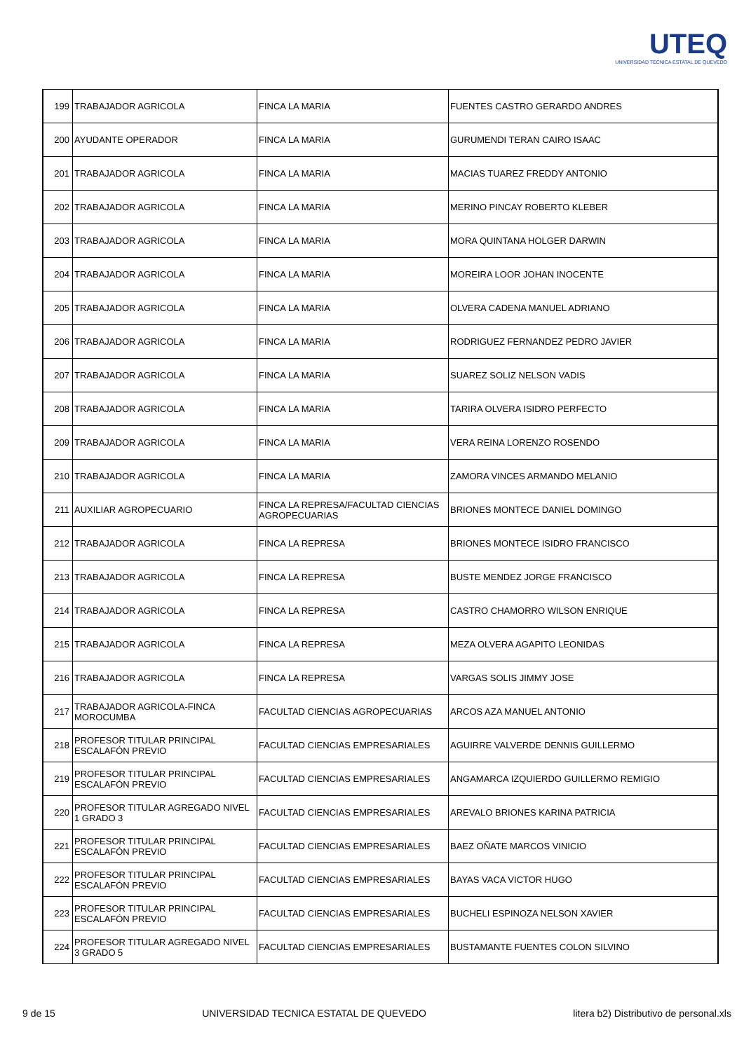UTEQ
UNIVERSIDAD TECNICA ESTATAL DE QUEVEDO
| 199 | TRABAJADOR AGRICOLA | FINCA LA MARIA | FUENTES CASTRO GERARDO ANDRES |
| 200 | AYUDANTE OPERADOR | FINCA LA MARIA | GURUMENDI TERAN CAIRO ISAAC |
| 201 | TRABAJADOR AGRICOLA | FINCA LA MARIA | MACIAS TUAREZ FREDDY ANTONIO |
| 202 | TRABAJADOR AGRICOLA | FINCA LA MARIA | MERINO PINCAY ROBERTO KLEBER |
| 203 | TRABAJADOR AGRICOLA | FINCA LA MARIA | MORA QUINTANA HOLGER DARWIN |
| 204 | TRABAJADOR AGRICOLA | FINCA LA MARIA | MOREIRA LOOR JOHAN INOCENTE |
| 205 | TRABAJADOR AGRICOLA | FINCA LA MARIA | OLVERA CADENA MANUEL ADRIANO |
| 206 | TRABAJADOR AGRICOLA | FINCA LA MARIA | RODRIGUEZ FERNANDEZ PEDRO JAVIER |
| 207 | TRABAJADOR AGRICOLA | FINCA LA MARIA | SUAREZ SOLIZ NELSON VADIS |
| 208 | TRABAJADOR AGRICOLA | FINCA LA MARIA | TARIRA OLVERA ISIDRO PERFECTO |
| 209 | TRABAJADOR AGRICOLA | FINCA LA MARIA | VERA REINA LORENZO ROSENDO |
| 210 | TRABAJADOR AGRICOLA | FINCA LA MARIA | ZAMORA VINCES ARMANDO MELANIO |
| 211 | AUXILIAR AGROPECUARIO | FINCA LA REPRESA/FACULTAD CIENCIAS AGROPECUARIAS | BRIONES MONTECE DANIEL DOMINGO |
| 212 | TRABAJADOR AGRICOLA | FINCA LA REPRESA | BRIONES MONTECE ISIDRO FRANCISCO |
| 213 | TRABAJADOR AGRICOLA | FINCA LA REPRESA | BUSTE MENDEZ JORGE FRANCISCO |
| 214 | TRABAJADOR AGRICOLA | FINCA LA REPRESA | CASTRO CHAMORRO WILSON ENRIQUE |
| 215 | TRABAJADOR AGRICOLA | FINCA LA REPRESA | MEZA OLVERA AGAPITO LEONIDAS |
| 216 | TRABAJADOR AGRICOLA | FINCA LA REPRESA | VARGAS SOLIS JIMMY JOSE |
| 217 | TRABAJADOR AGRICOLA-FINCA MOROCUMBA | FACULTAD CIENCIAS AGROPECUARIAS | ARCOS AZA MANUEL ANTONIO |
| 218 | PROFESOR TITULAR PRINCIPAL ESCALAFÓN PREVIO | FACULTAD CIENCIAS EMPRESARIALES | AGUIRRE VALVERDE DENNIS GUILLERMO |
| 219 | PROFESOR TITULAR PRINCIPAL ESCALAFÓN PREVIO | FACULTAD CIENCIAS EMPRESARIALES | ANGAMARCA IZQUIERDO GUILLERMO REMIGIO |
| 220 | PROFESOR TITULAR AGREGADO NIVEL 1 GRADO 3 | FACULTAD CIENCIAS EMPRESARIALES | AREVALO BRIONES KARINA PATRICIA |
| 221 | PROFESOR TITULAR PRINCIPAL ESCALAFÓN PREVIO | FACULTAD CIENCIAS EMPRESARIALES | BAEZ OÑATE MARCOS VINICIO |
| 222 | PROFESOR TITULAR PRINCIPAL ESCALAFÓN PREVIO | FACULTAD CIENCIAS EMPRESARIALES | BAYAS VACA VICTOR HUGO |
| 223 | PROFESOR TITULAR PRINCIPAL ESCALAFÓN PREVIO | FACULTAD CIENCIAS EMPRESARIALES | BUCHELI ESPINOZA NELSON XAVIER |
| 224 | PROFESOR TITULAR AGREGADO NIVEL 3 GRADO 5 | FACULTAD CIENCIAS EMPRESARIALES | BUSTAMANTE FUENTES COLON SILVINO |
9 de 15 UNIVERSIDAD TECNICA ESTATAL DE QUEVEDO litera b2) Distributivo de personal.xls